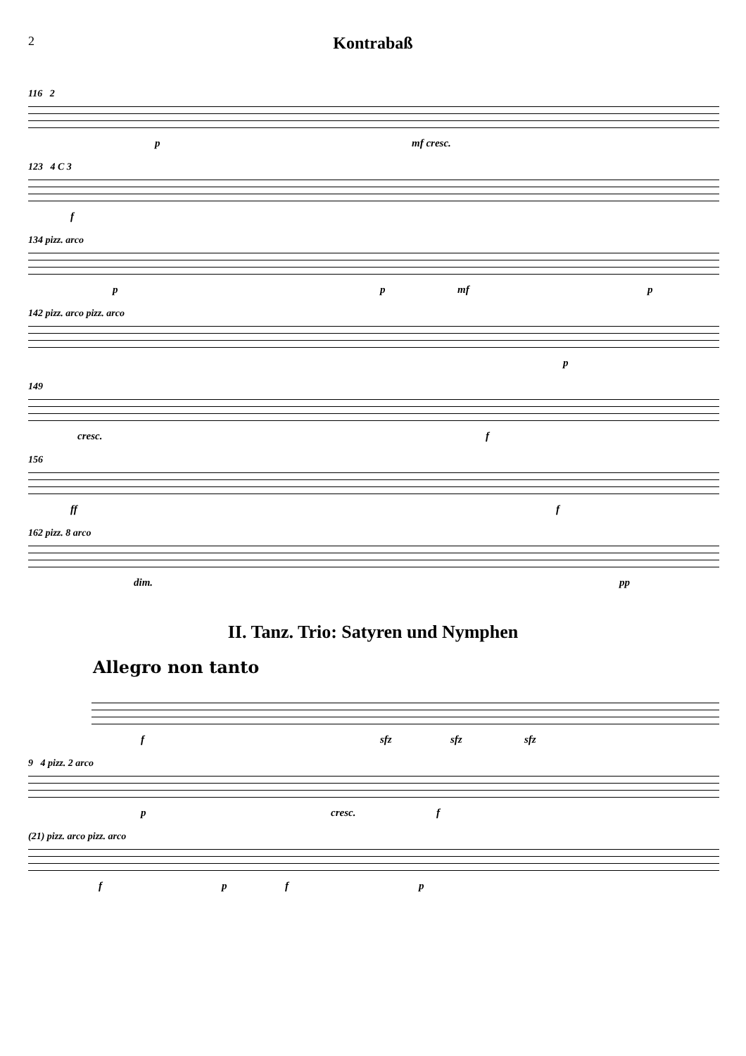2
Kontrabaß
116 2
p mf cresc.
123 4 C 3
f
134 pizz. arco
p p mf p
142 pizz. arco pizz. arco
p
149
cresc. f
156
ff f
162 pizz. 8 arco
dim. pp
II. Tanz. Trio: Satyren und Nymphen
Allegro non tanto
f sfz sfz sfz
9 4 pizz. 2 arco
p cresc. f
(21) pizz. arco pizz. arco
f p f p